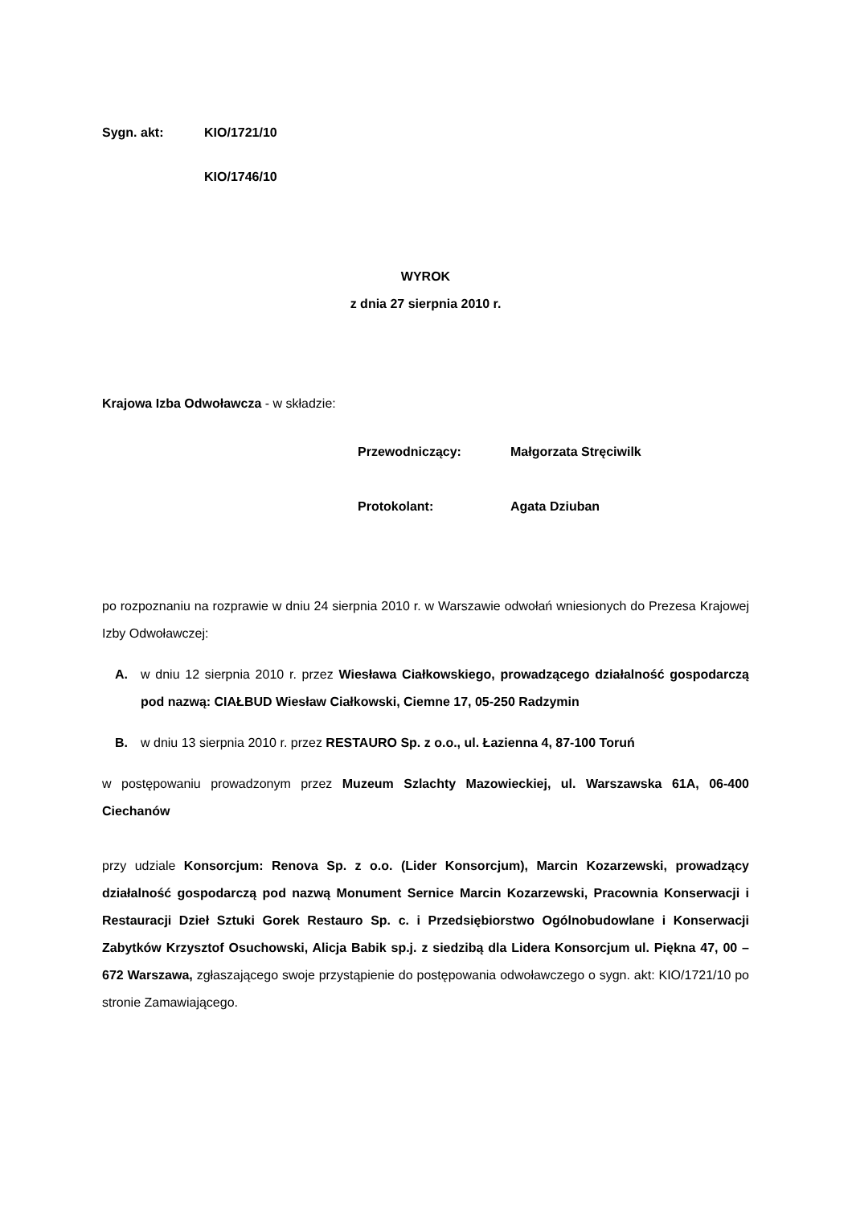Sygn. akt: KIO/1721/10
KIO/1746/10
WYROK
z dnia 27 sierpnia 2010 r.
Krajowa Izba Odwoławcza - w składzie:
Przewodniczący: Małgorzata Stręciwilk
Protokolant: Agata Dziuban
po rozpoznaniu na rozprawie w dniu 24 sierpnia 2010 r. w Warszawie odwołań wniesionych do Prezesa Krajowej Izby Odwoławczej:
A. w dniu 12 sierpnia 2010 r. przez Wiesława Ciałkowskiego, prowadzącego działalność gospodarczą pod nazwą: CIAŁBUD Wiesław Ciałkowski, Ciemne 17, 05-250 Radzymin
B. w dniu 13 sierpnia 2010 r. przez RESTAURO Sp. z o.o., ul. Łazienna 4, 87-100 Toruń
w postępowaniu prowadzonym przez Muzeum Szlachty Mazowieckiej, ul. Warszawska 61A, 06-400 Ciechanów
przy udziale Konsorcjum: Renova Sp. z o.o. (Lider Konsorcjum), Marcin Kozarzewski, prowadzący działalność gospodarczą pod nazwą Monument Sernice Marcin Kozarzewski, Pracownia Konserwacji i Restauracji Dzieł Sztuki Gorek Restauro Sp. c. i Przedsiębiorstwo Ogólnobudowlane i Konserwacji Zabytków Krzysztof Osuchowski, Alicja Babik sp.j. z siedzibą dla Lidera Konsorcjum ul. Piękna 47, 00 – 672 Warszawa, zgłaszającego swoje przystąpienie do postępowania odwoławczego o sygn. akt: KIO/1721/10 po stronie Zamawiającego.